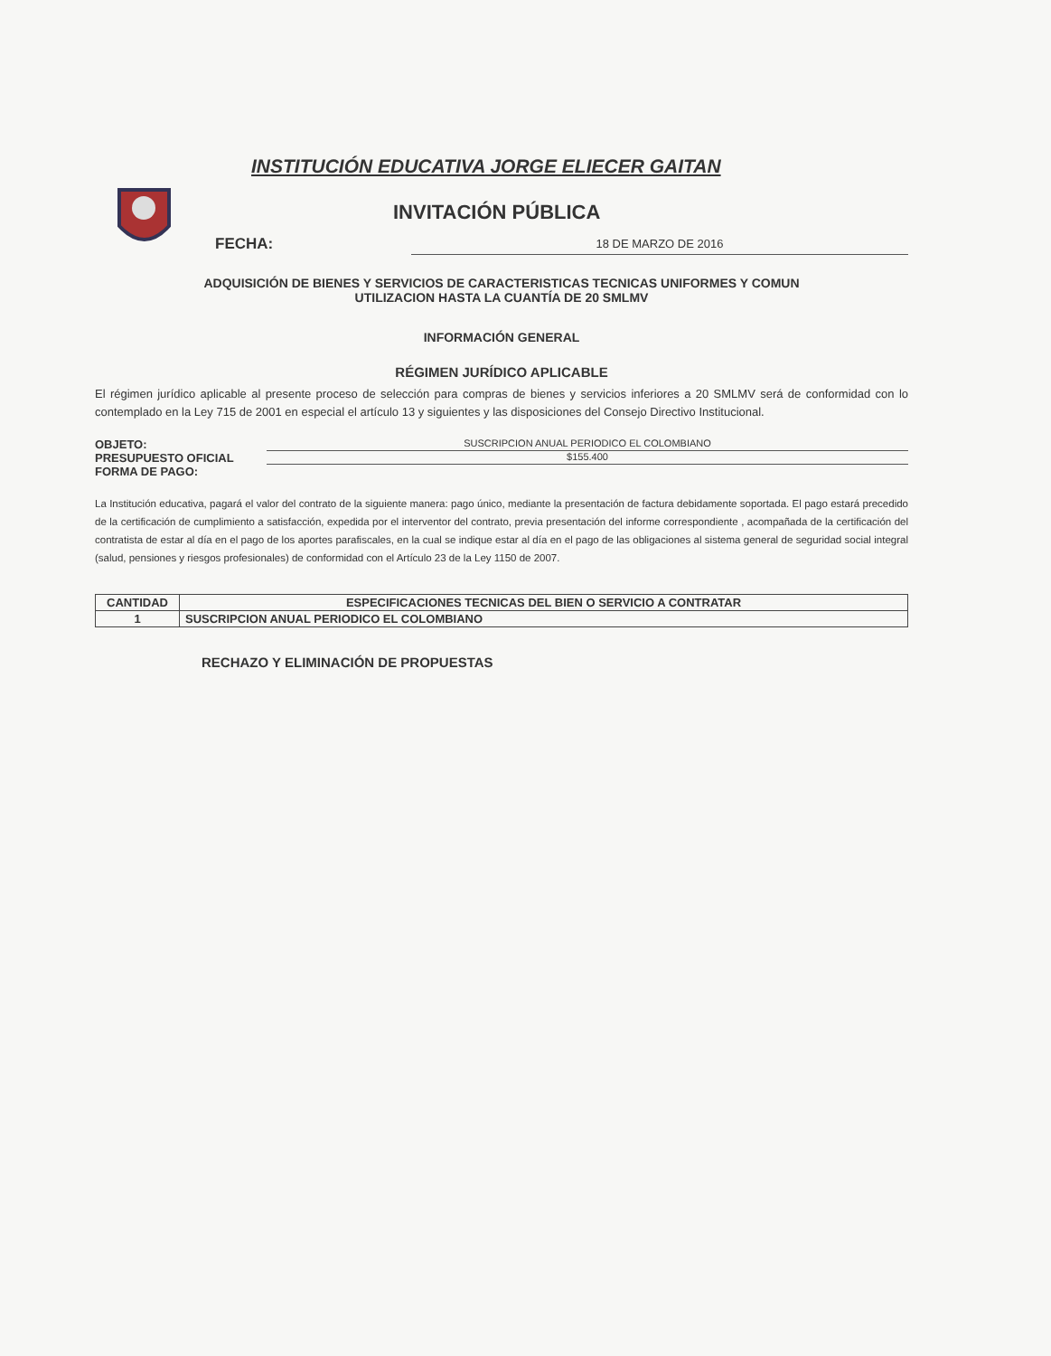INSTITUCIÓN EDUCATIVA JORGE ELIECER GAITAN
INVITACIÓN PÚBLICA
FECHA: 18 DE MARZO DE 2016
ADQUISICIÓN DE BIENES Y SERVICIOS DE CARACTERISTICAS TECNICAS UNIFORMES Y COMUN
UTILIZACION HASTA LA CUANTÍA DE 20 SMLMV
INFORMACIÓN GENERAL
RÉGIMEN JURÍDICO APLICABLE
El régimen jurídico aplicable al presente proceso de selección para compras de bienes y servicios inferiores a 20 SMLMV será de conformidad con lo contemplado en la Ley 715 de 2001 en especial el artículo 13 y siguientes y las disposiciones del Consejo Directivo Institucional.
OBJETO: SUSCRIPCION ANUAL PERIODICO EL COLOMBIANO
PRESUPUESTO OFICIAL $155.400
FORMA DE PAGO:
La Institución educativa, pagará el valor del contrato de la siguiente manera: pago único, mediante la presentación de factura debidamente soportada. El pago estará precedido de la certificación de cumplimiento a satisfacción, expedida por el interventor del contrato, previa presentación del informe correspondiente , acompañada de la certificación del contratista de estar al día en el pago de los aportes parafiscales, en la cual se indique estar al día en el pago de las obligaciones al sistema general de seguridad social integral (salud, pensiones y riesgos profesionales) de conformidad con el Artículo 23 de la Ley 1150 de 2007.
| CANTIDAD | ESPECIFICACIONES TECNICAS DEL BIEN O SERVICIO A CONTRATAR |
| --- | --- |
| 1 | SUSCRIPCION ANUAL PERIODICO EL COLOMBIANO |
RECHAZO Y ELIMINACIÓN DE PROPUESTAS